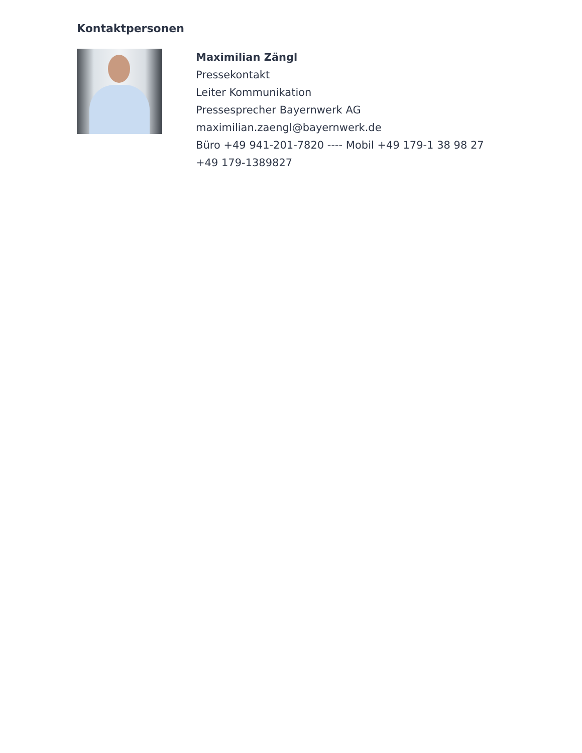Kontaktpersonen
Maximilian Zängl
Pressekontakt
Leiter Kommunikation
Pressesprecher Bayernwerk AG
maximilian.zaengl@bayernwerk.de
Büro +49 941-201-7820 ---- Mobil +49 179-1 38 98 27
+49 179-1389827